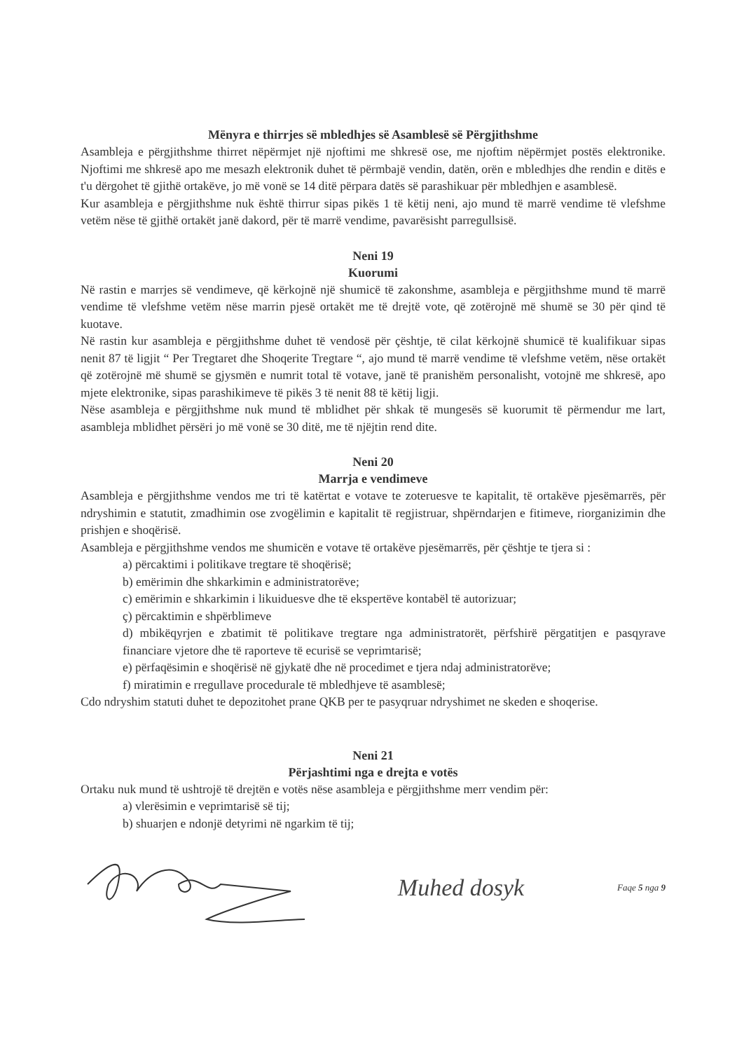Mënyra e thirrjes së mbledhjes së Asamblesë së Përgjithshme
Asambleja e përgjithshme thirret nëpërmjet një njoftimi me shkresë ose, me njoftim nëpërmjet postës elektronike. Njoftimi me shkresë apo me mesazh elektronik duhet të përmbajë vendin, datën, orën e mbledhjes dhe rendin e ditës e t'u dërgohet të gjithë ortakëve, jo më vonë se 14 ditë përpara datës së parashikuar për mbledhjen e asamblesë.
Kur asambleja e përgjithshme nuk është thirrur sipas pikës 1 të këtij neni, ajo mund të marrë vendime të vlefshme vetëm nëse të gjithë ortakët janë dakord, për të marrë vendime, pavarësisht parregullsisë.
Neni 19
Kuorumi
Në rastin e marrjes së vendimeve, që kërkojnë një shumicë të zakonshme, asambleja e përgjithshme mund të marrë vendime të vlefshme vetëm nëse marrin pjesë ortakët me të drejtë vote, që zotërojnë më shumë se 30 për qind të kuotave.
Në rastin kur asambleja e përgjithshme duhet të vendosë për çështje, të cilat kërkojnë shumicë të kualifikuar sipas nenit 87 të ligjit “ Per Tregtaret dhe Shoqerite Tregtare “, ajo mund të marrë vendime të vlefshme vetëm, nëse ortakët që zotërojnë më shumë se gjysmën e numrit total të votave, janë të pranishëm personalisht, votojnë me shkresë, apo mjete elektronike, sipas parashikimeve të pikës 3 të nenit 88 të këtij ligji.
Nëse asambleja e përgjithshme nuk mund të mblidhet për shkak të mungesës së kuorumit të përmendur me lart, asambleja mblidhet përsëri jo më vonë se 30 ditë, me të njëjtin rend dite.
Neni 20
Marrja e vendimeve
Asambleja e përgjithshme vendos me tri të katërtat e votave te zoteruesve te kapitalit, të ortakëve pjesëmarrës, për ndryshimin e statutit, zmadhimin ose zvogëlimin e kapitalit të regjistruar, shpërndarjen e fitimeve, riorganizimin dhe prishjen e shoqërisë.
Asambleja e përgjithshme vendos me shumicën e votave të ortakëve pjesëmarrës, për çështje te tjera si :
a) përcaktimi i politikave tregtare të shoqërisë;
b) emërimin dhe shkarkimin e administratorëve;
c) emërimin e shkarkimin i likuiduesve dhe të ekspertëve kontabël të autorizuar;
ç) përcaktimin e shpërblimeve
d) mbikëqyrjen e zbatimit të politikave tregtare nga administratorët, përfshirë përgatitjen e pasqyrave financiare vjetore dhe të raporteve të ecurisë se veprimtarisë;
e) përfaqësimin e shoqërisë në gjykatë dhe në procedimet e tjera ndaj administratorëve;
f) miratimin e rregullave procedurale të mbledhjeve të asamblesë;
Cdo ndryshim statuti duhet te depozitohet prane QKB per te pasyqruar ndryshimet ne skeden e shoqerise.
Neni 21
Përjashtimi nga e drejta e votës
Ortaku nuk mund të ushtrojë të drejtën e votës nëse asambleja e përgjithshme merr vendim për:
a) vlerësimin e veprimtarisë së tij;
b) shuarjen e ndonjë detyrimi në ngarkim të tij;
Muhed dosyk Faqe 5 nga 9